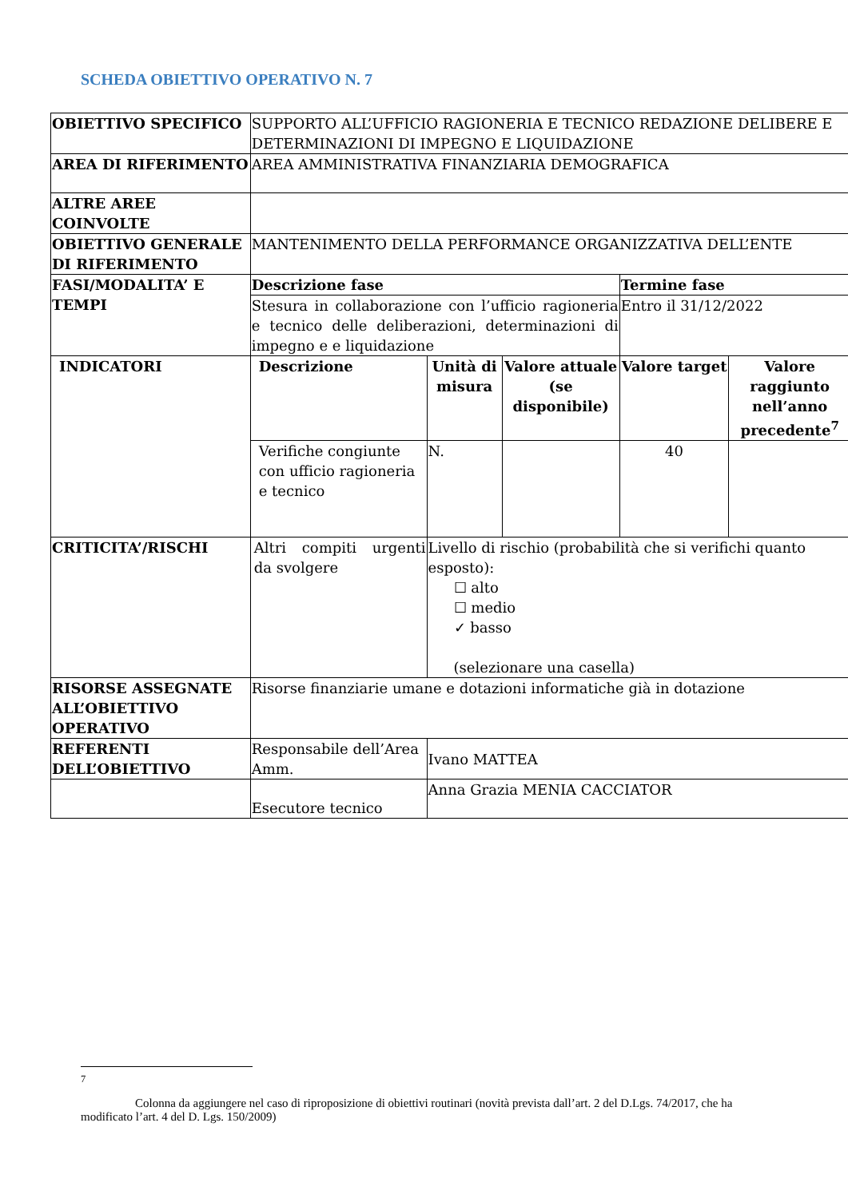SCHEDA OBIETTIVO OPERATIVO N. 7
| OBIETTIVO SPECIFICO | SUPPORTO ALL’UFFICIO RAGIONERIA E TECNICO REDAZIONE DELIBERE E DETERMINAZIONI DI IMPEGNO E LIQUIDAZIONE | | | | |
| AREA DI RIFERIMENTO | AREA AMMINISTRATIVA FINANZIARIA DEMOGRAFICA | | | | |
| ALTRE AREE COINVOLTE | | | | | |
| OBIETTIVO GENERALE DI RIFERIMENTO | MANTENIMENTO DELLA PERFORMANCE ORGANIZZATIVA DELL’ENTE | | | | |
| FASI/MODALITA’ E TEMPI | Descrizione fase | | | Termine fase | |
| | Stesura in collaborazione con l’ufficio ragioneria e tecnico delle deliberazioni, determinazioni di impegno e e liquidazione | | | Entro il 31/12/2022 | |
| INDICATORI | Descrizione | Unità di misura | Valore attuale (se disponibile) | Valore target | Valore raggiunto nell’anno precedente<sup>7</sup> |
| | Verifiche congiunte con ufficio ragioneria e tecnico | N. | | 40 | |
| CRITICITA’/RISCHI | Altri compiti urgenti da svolgere | Livello di rischio (probabilità che si verifichi quanto esposto): ☐ alto ☐ medio ✓ basso (selezionare una casella) | | | |
| RISORSE ASSEGNATE ALL’OBIETTIVO OPERATIVO | Risorse finanziarie umane e dotazioni informatiche già in dotazione | | | | |
| REFERENTI DELL’OBIETTIVO | Responsabile dell’Area Amm. | Ivano MATTEA | | | |
| | Esecutore tecnico | Anna Grazia MENIA CACCIATOR | | | |
<sup>7</sup>
Colonna da aggiungere nel caso di riproposizione di obiettivi routinari (novità prevista dall’art. 2 del D.Lgs. 74/2017, che ha modificato l’art. 4 del D. Lgs. 150/2009)